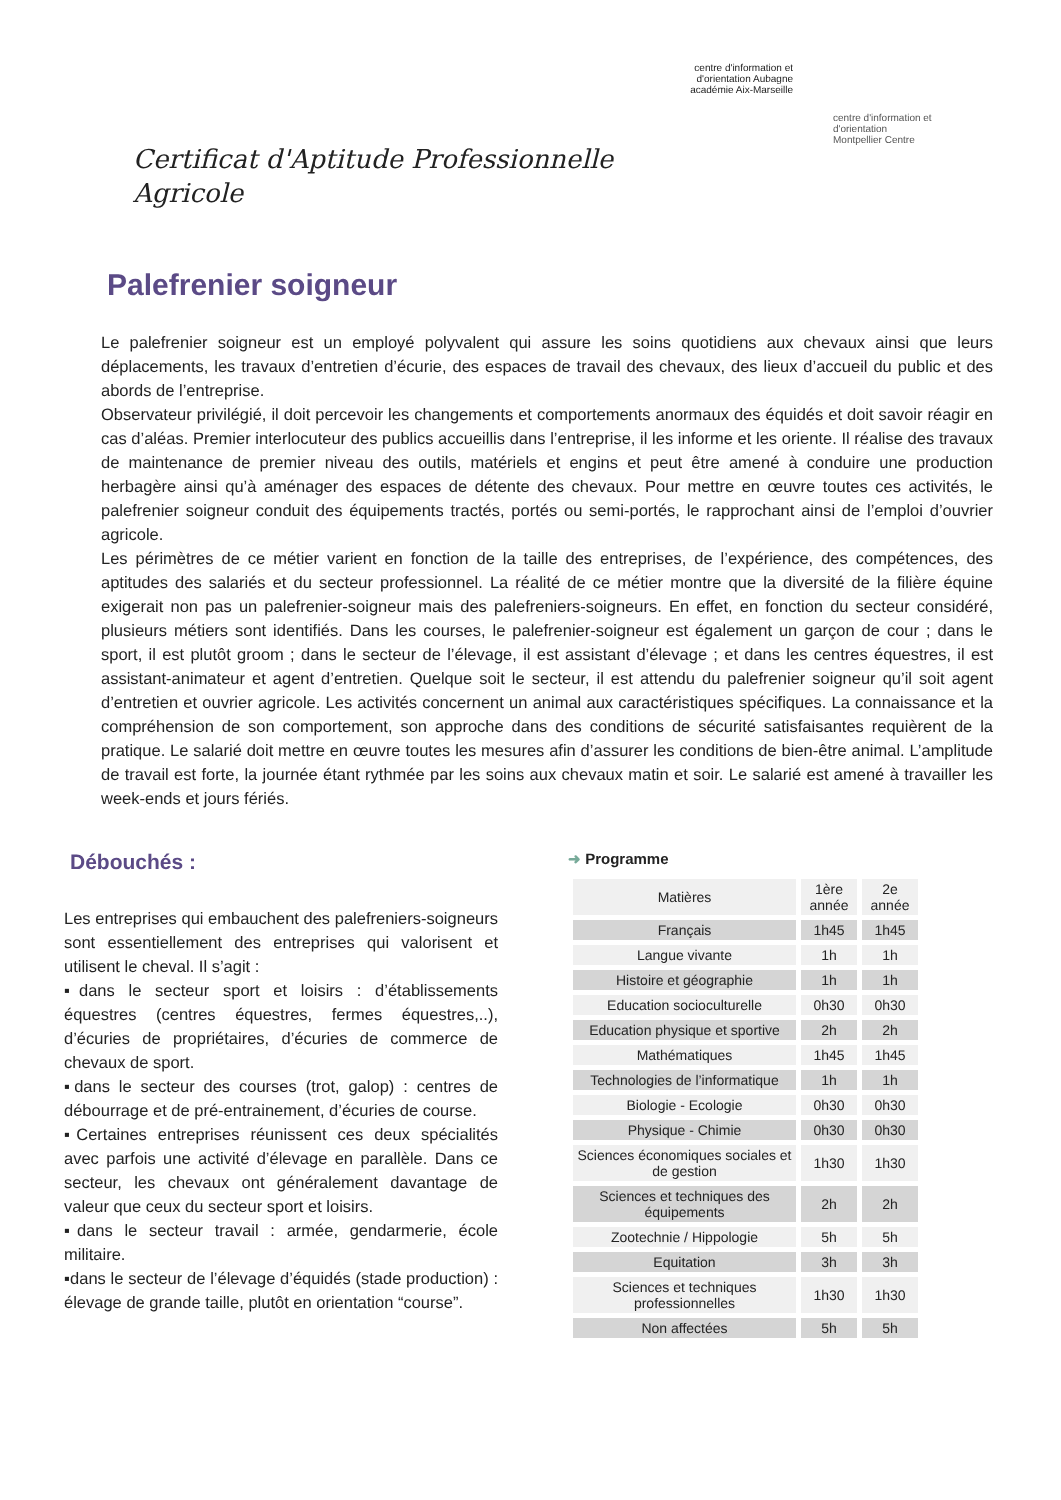Certificat d'Aptitude Professionnelle Agricole
centre d'information et d'orientation Aubagne
académie Aix-Marseille
centre d'information et d'orientation
Montpellier Centre
Palefrenier soigneur
Le palefrenier soigneur est un employé polyvalent qui assure les soins quotidiens aux chevaux ainsi que leurs déplacements, les travaux d’entretien d’écurie, des espaces de travail des chevaux, des lieux d’accueil du public et des abords de l’entreprise.
Observateur privilégié, il doit percevoir les changements et comportements anormaux des équidés et doit savoir réagir en cas d’aléas. Premier interlocuteur des publics accueillis dans l’entreprise, il les informe et les oriente. Il réalise des travaux de maintenance de premier niveau des outils, matériels et engins et peut être amené à conduire une production herbagère ainsi qu’à aménager des espaces de détente des chevaux. Pour mettre en œuvre toutes ces activités, le palefrenier soigneur conduit des équipements tractés, portés ou semi-portés, le rapprochant ainsi de l’emploi d’ouvrier agricole.
Les périmètres de ce métier varient en fonction de la taille des entreprises, de l’expérience, des compétences, des aptitudes des salariés et du secteur professionnel. La réalité de ce métier montre que la diversité de la filière équine exigerait non pas un palefrenier-soigneur mais des palefreniers-soigneurs. En effet, en fonction du secteur considéré, plusieurs métiers sont identifiés. Dans les courses, le palefrenier-soigneur est également un garçon de cour ; dans le sport, il est plutôt groom ; dans le secteur de l’élevage, il est assistant d’élevage ; et dans les centres équestres, il est assistant-animateur et agent d’entretien. Quelque soit le secteur, il est attendu du palefrenier soigneur qu’il soit agent d’entretien et ouvrier agricole. Les activités concernent un animal aux caractéristiques spécifiques. La connaissance et la compréhension de son comportement, son approche dans des conditions de sécurité satisfaisantes requièrent de la pratique. Le salarié doit mettre en œuvre toutes les mesures afin d’assurer les conditions de bien-être animal. L’amplitude de travail est forte, la journée étant rythmée par les soins aux chevaux matin et soir. Le salarié est amené à travailler les week-ends et jours fériés.
Débouchés :
Les entreprises qui embauchent des palefreniers-soigneurs sont essentiellement des entreprises qui valorisent et utilisent le cheval. Il s’agit :
▪dans le secteur sport et loisirs : d’établissements équestres (centres équestres, fermes équestres,..), d’écuries de propriétaires, d’écuries de commerce de chevaux de sport.
▪dans le secteur des courses (trot, galop) : centres de débourrage et de pré-entrainement, d’écuries de course.
▪Certaines entreprises réunissent ces deux spécialités avec parfois une activité d’élevage en parallèle. Dans ce secteur, les chevaux ont généralement davantage de valeur que ceux du secteur sport et loisirs.
▪dans le secteur travail : armée, gendarmerie, école militaire.
▪dans le secteur de l’élevage d’équidés (stade production) : élevage de grande taille, plutôt en orientation “course”.
➜ Programme
| Matières | 1ère année | 2e année |
| --- | --- | --- |
| Français | 1h45 | 1h45 |
| Langue vivante | 1h | 1h |
| Histoire et géographie | 1h | 1h |
| Education socioculturelle | 0h30 | 0h30 |
| Education physique et sportive | 2h | 2h |
| Mathématiques | 1h45 | 1h45 |
| Technologies de l’informatique | 1h | 1h |
| Biologie - Ecologie | 0h30 | 0h30 |
| Physique - Chimie | 0h30 | 0h30 |
| Sciences économiques sociales et de gestion | 1h30 | 1h30 |
| Sciences et techniques des équipements | 2h | 2h |
| Zootechnie / Hippologie | 5h | 5h |
| Equitation | 3h | 3h |
| Sciences et techniques professionnelles | 1h30 | 1h30 |
| Non affectées | 5h | 5h |